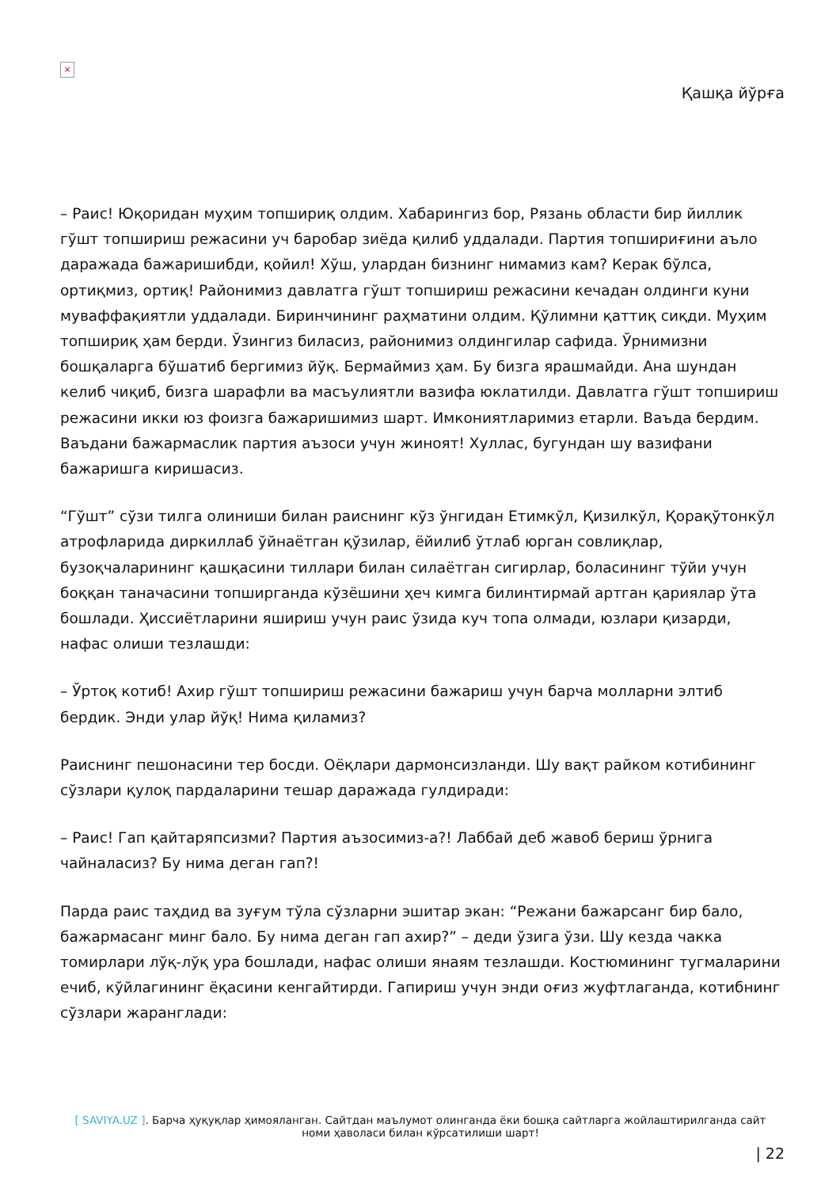×
Қашқа йўрға
– Раис! Юқоридан муҳим топшириқ олдим. Хабарингиз бор, Рязань области бир йиллик гўшт топшириш режасини уч баробар зиёда қилиб уддалади. Партия топшириғини аъло даражада бажаришибди, қойил! Хўш, улардан бизнинг нимамиз кам? Керак бўлса, ортиқмиз, ортиқ! Районимиз давлатга гўшт топшириш режасини кечадан олдинги куни муваффақиятли уддалади. Биринчининг раҳматини олдим. Қўлимни қаттиқ сиқди. Муҳим топшириқ ҳам берди. Ўзингиз биласиз, районимиз олдингилар сафида. Ўрнимизни бошқаларга бўшатиб бергимиз йўқ. Бермаймиз ҳам. Бу бизга ярашмайди. Ана шундан келиб чиқиб, бизга шарафли ва масъулиятли вазифа юклатилди. Давлатга гўшт топшириш режасини икки юз фоизга бажаришимиз шарт. Имкониятларимиз етарли. Ваъда бердим. Ваъдани бажармаслик партия аъзоси учун жиноят! Хуллас, бугундан шу вазифани бажаришга киришасиз.
“Гўшт” сўзи тилга олиниши билан раиснинг кўз ўнгидан Етимкўл, Қизилкўл, Қорақўтонкўл атрофларида диркиллаб ўйнаётган қўзилар, ёйилиб ўтлаб юрган совлиқлар, бузоқчаларининг қашқасини тиллари билан силаётган сигирлар, боласининг тўйи учун боққан таначасини топширганда кўзёшини ҳеч кимга билинтирмай артган қариялар ўта бошлади. Ҳиссиётларини яшириш учун раис ўзида куч топа олмади, юзлари қизарди, нафас олиши тезлашди:
– Ўртоқ котиб! Ахир гўшт топшириш режасини бажариш учун барча молларни элтиб бердик. Энди улар йўқ! Нима қиламиз?
Раиснинг пешонасини тер босди. Оёқлари дармонсизланди. Шу вақт райком котибининг сўзлари қулоқ пардаларини тешар даражада гулдиради:
– Раис! Гап қайтаряпсизми? Партия аъзосимиз-а?! Лаббай деб жавоб бериш ўрнига чайналасиз? Бу нима деган гап?!
Парда раис таҳдид ва зуғум тўла сўзларни эшитар экан: “Режани бажарсанг бир бало, бажармасанг минг бало. Бу нима деган гап ахир?” – деди ўзига ўзи. Шу кезда чакка томирлари лўқ-лўқ ура бошлади, нафас олиши янаям тезлашди. Костюмининг тугмаларини ечиб, кўйлагининг ёқасини кенгайтирди. Гапириш учун энди оғиз жуфтлаганда, котибнинг сўзлари жаранглади:
[ SAVIYA.UZ ]. Барча ҳуқуқлар ҳимояланган. Сайтдан маълумот олинганда ёки бошқа сайтларга жойлаштирилганда сайт номи ҳаволаси билан кўрсатилиши шарт!
| 22